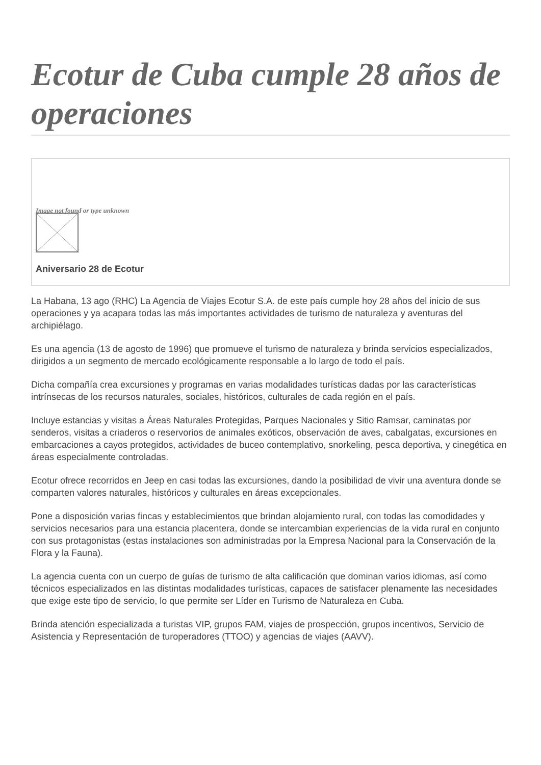Ecotur de Cuba cumple 28 años de operaciones
Image not found or type unknown
Aniversario 28 de Ecotur
La Habana, 13 ago (RHC) La Agencia de Viajes Ecotur S.A. de este país cumple hoy 28 años del inicio de sus operaciones y ya acapara todas las más importantes actividades de turismo de naturaleza y aventuras del archipiélago.
Es una agencia (13 de agosto de 1996) que promueve el turismo de naturaleza y brinda servicios especializados, dirigidos a un segmento de mercado ecológicamente responsable a lo largo de todo el país.
Dicha compañía crea excursiones y programas en varias modalidades turísticas dadas por las características intrínsecas de los recursos naturales, sociales, históricos, culturales de cada región en el país.
Incluye estancias y visitas a Áreas Naturales Protegidas, Parques Nacionales y Sitio Ramsar, caminatas por senderos, visitas a criaderos o reservorios de animales exóticos, observación de aves, cabalgatas, excursiones en embarcaciones a cayos protegidos, actividades de buceo contemplativo, snorkeling, pesca deportiva, y cinegética en áreas especialmente controladas.
Ecotur ofrece recorridos en Jeep en casi todas las excursiones, dando la posibilidad de vivir una aventura donde se comparten valores naturales, históricos y culturales en áreas excepcionales.
Pone a disposición varias fincas y establecimientos que brindan alojamiento rural, con todas las comodidades y servicios necesarios para una estancia placentera, donde se intercambian experiencias de la vida rural en conjunto con sus protagonistas (estas instalaciones son administradas por la Empresa Nacional para la Conservación de la Flora y la Fauna).
La agencia cuenta con un cuerpo de guías de turismo de alta calificación que dominan varios idiomas, así como técnicos especializados en las distintas modalidades turísticas, capaces de satisfacer plenamente las necesidades que exige este tipo de servicio, lo que permite ser Líder en Turismo de Naturaleza en Cuba.
Brinda atención especializada a turistas VIP, grupos FAM, viajes de prospección, grupos incentivos, Servicio de Asistencia y Representación de turoperadores (TTOO) y agencias de viajes (AAVV).